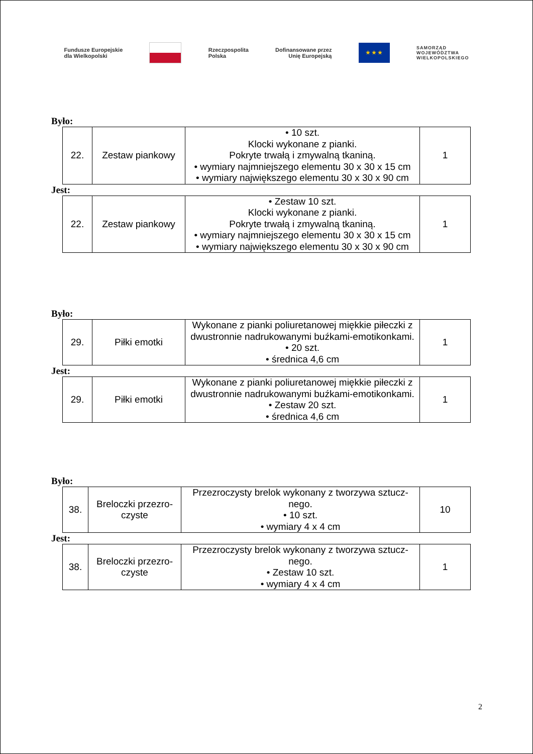Fundusze Europejskie
dla Wielkopolski
Rzeczpospolita
Polska
Dofinansowane przez
Unię Europejską
★ ★ ★
SAMORZĄD
WOJEWÓDZTWA
WIELKOPOLSKIEGO
Było:
| 22. | Zestaw piankowy | • 10 szt. Klocki wykonane z pianki. Pokryte trwałą i zmywalną tkaniną. • wymiary najmniejszego elementu 30 x 30 x 15 cm • wymiary największego elementu 30 x 30 x 90 cm | 1 |
Jest:
| 22. | Zestaw piankowy | • Zestaw 10 szt. Klocki wykonane z pianki. Pokryte trwałą i zmywalną tkaniną. • wymiary najmniejszego elementu 30 x 30 x 15 cm • wymiary największego elementu 30 x 30 x 90 cm | 1 |
Było:
| 29. | Piłki emotki | Wykonane z pianki poliuretanowej miękkie piłeczki z dwustronnie nadrukowanymi buźkami-emotikonkami. • 20 szt. • średnica 4,6 cm | 1 |
Jest:
| 29. | Piłki emotki | Wykonane z pianki poliuretanowej miękkie piłeczki z dwustronnie nadrukowanymi buźkami-emotikonkami. • Zestaw 20 szt. • średnica 4,6 cm | 1 |
Było:
| 38. | Breloczki przezro-czyste | Przezroczysty brelok wykonany z tworzywa sztucz-nego. • 10 szt. • wymiary 4 x 4 cm | 10 |
Jest:
| 38. | Breloczki przezro-czyste | Przezroczysty brelok wykonany z tworzywa sztucz-nego. • Zestaw 10 szt. • wymiary 4 x 4 cm | 1 |
2